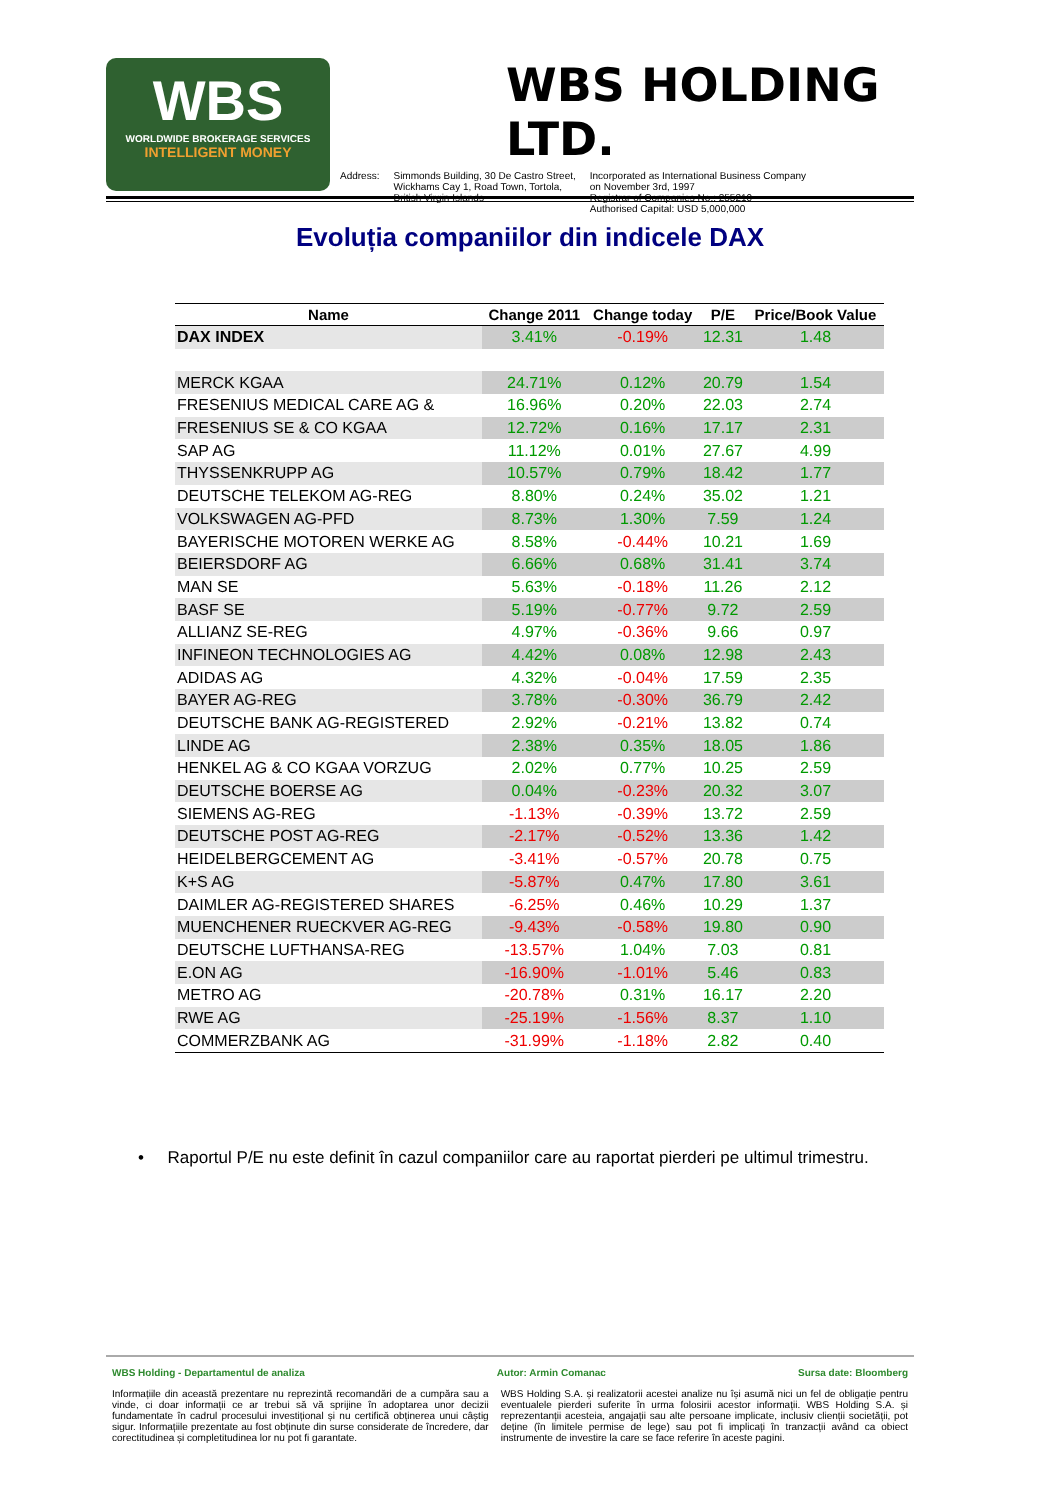WBS
WORLDWIDE BROKERAGE SERVICES
INTELLIGENT MONEY
WBS HOLDING LTD.
Address: Simmonds Building, 30 De Castro Street,
Wickhams Cay 1, Road Town, Tortola,
British Virgin Islands
Incorporated as International Business Company
on November 3rd, 1997
Registrar of Companies No.: 255210
Authorised Capital: USD 5,000,000
Evoluția companiilor din indicele DAX
| Name | Change 2011 | Change today | P/E | Price/Book Value |
| --- | --- | --- | --- | --- |
| DAX INDEX | 3.41% | -0.19% | 12.31 | 1.48 |
| MERCK KGAA | 24.71% | 0.12% | 20.79 | 1.54 |
| FRESENIUS MEDICAL CARE AG & | 16.96% | 0.20% | 22.03 | 2.74 |
| FRESENIUS SE & CO KGAA | 12.72% | 0.16% | 17.17 | 2.31 |
| SAP AG | 11.12% | 0.01% | 27.67 | 4.99 |
| THYSSENKRUPP AG | 10.57% | 0.79% | 18.42 | 1.77 |
| DEUTSCHE TELEKOM AG-REG | 8.80% | 0.24% | 35.02 | 1.21 |
| VOLKSWAGEN AG-PFD | 8.73% | 1.30% | 7.59 | 1.24 |
| BAYERISCHE MOTOREN WERKE AG | 8.58% | -0.44% | 10.21 | 1.69 |
| BEIERSDORF AG | 6.66% | 0.68% | 31.41 | 3.74 |
| MAN SE | 5.63% | -0.18% | 11.26 | 2.12 |
| BASF SE | 5.19% | -0.77% | 9.72 | 2.59 |
| ALLIANZ SE-REG | 4.97% | -0.36% | 9.66 | 0.97 |
| INFINEON TECHNOLOGIES AG | 4.42% | 0.08% | 12.98 | 2.43 |
| ADIDAS AG | 4.32% | -0.04% | 17.59 | 2.35 |
| BAYER AG-REG | 3.78% | -0.30% | 36.79 | 2.42 |
| DEUTSCHE BANK AG-REGISTERED | 2.92% | -0.21% | 13.82 | 0.74 |
| LINDE AG | 2.38% | 0.35% | 18.05 | 1.86 |
| HENKEL AG & CO KGAA VORZUG | 2.02% | 0.77% | 10.25 | 2.59 |
| DEUTSCHE BOERSE AG | 0.04% | -0.23% | 20.32 | 3.07 |
| SIEMENS AG-REG | -1.13% | -0.39% | 13.72 | 2.59 |
| DEUTSCHE POST AG-REG | -2.17% | -0.52% | 13.36 | 1.42 |
| HEIDELBERGCEMENT AG | -3.41% | -0.57% | 20.78 | 0.75 |
| K+S AG | -5.87% | 0.47% | 17.80 | 3.61 |
| DAIMLER AG-REGISTERED SHARES | -6.25% | 0.46% | 10.29 | 1.37 |
| MUENCHENER RUECKVER AG-REG | -9.43% | -0.58% | 19.80 | 0.90 |
| DEUTSCHE LUFTHANSA-REG | -13.57% | 1.04% | 7.03 | 0.81 |
| E.ON AG | -16.90% | -1.01% | 5.46 | 0.83 |
| METRO AG | -20.78% | 0.31% | 16.17 | 2.20 |
| RWE AG | -25.19% | -1.56% | 8.37 | 1.10 |
| COMMERZBANK AG | -31.99% | -1.18% | 2.82 | 0.40 |
• Raportul P/E nu este definit în cazul companiilor care au raportat pierderi pe ultimul trimestru.
WBS Holding - Departamentul de analiza Autor: Armin Comanac Sursa date: Bloomberg
Informațiile din această prezentare nu reprezintă recomandări de a cumpăra sau a vinde, ci doar informații ce ar trebui să vă sprijine în adoptarea unor decizii fundamentate în cadrul procesului investițional și nu certifică obținerea unui câștig sigur. Informațiile prezentate au fost obținute din surse considerate de încredere, dar corectitudinea și completitudinea lor nu pot fi garantate.
WBS Holding S.A. și realizatorii acestei analize nu își asumă nici un fel de obligație pentru eventualele pierderi suferite în urma folosirii acestor informații. WBS Holding S.A. și reprezentanții acesteia, angajații sau alte persoane implicate, inclusiv clienții societății, pot deține (în limitele permise de lege) sau pot fi implicați în tranzacții având ca obiect instrumente de investire la care se face referire în aceste pagini.